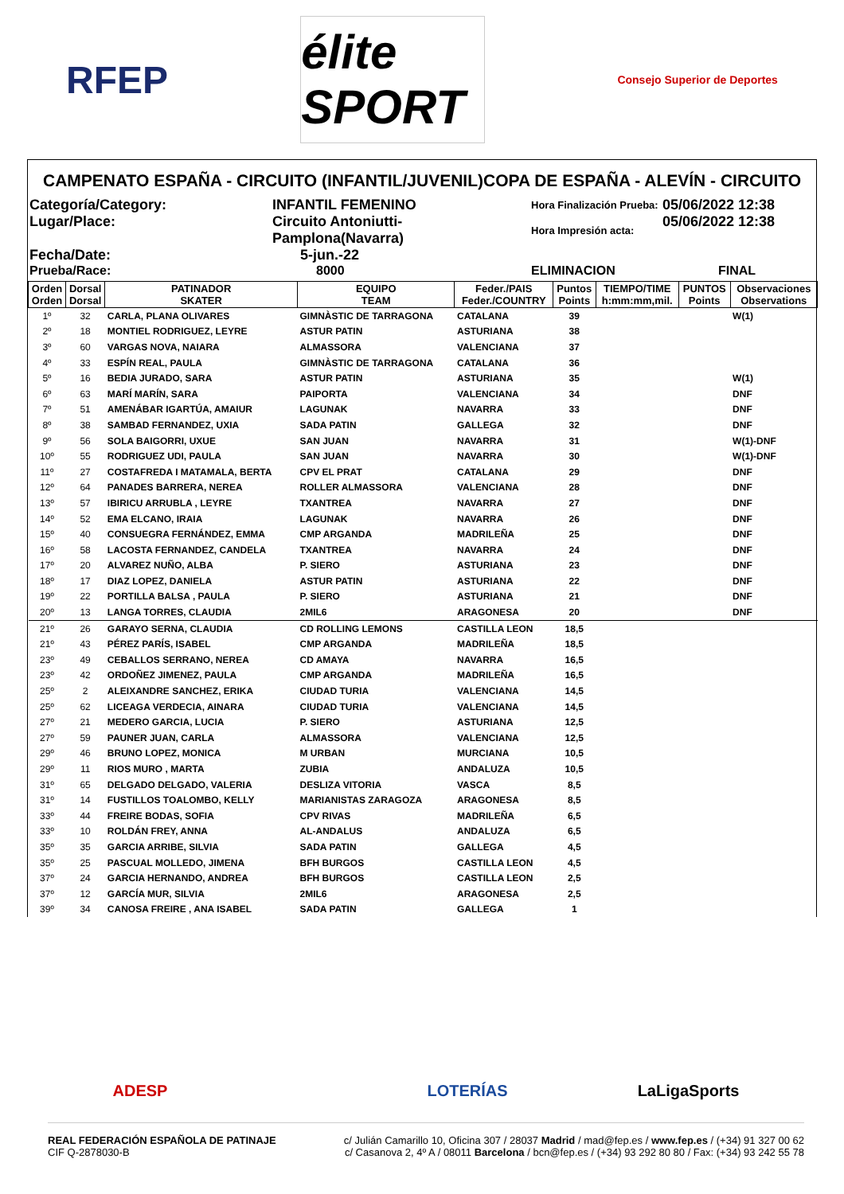RFEP
élite SPORT
Consejo Superior de Deportes
CAMPENATO ESPAÑA - CIRCUITO (INFANTIL/JUVENIL)COPA DE ESPAÑA - ALEVÍN - CIRCUITO
Categoría/Category:
INFANTIL FEMENINO
Hora Finalización Prueba:
05/06/2022 12:38
Lugar/Place:
Circuito Antoniutti-Pamplona(Navarra)
Hora Impresión acta:
05/06/2022 12:38
Fecha/Date:
5-jun.-22
Prueba/Race:
8000
ELIMINACION
FINAL
| Orden Orden | Dorsal Dorsal | PATINADOR SKATER | EQUIPO TEAM | Feder./PAIS Feder./COUNTRY | Puntos Points | TIEMPO/TIME h:mm:mm,mil. | PUNTOS Points | Observaciones Observations |
| --- | --- | --- | --- | --- | --- | --- | --- | --- |
| 1º | 32 | CARLA, PLANA OLIVARES | GIMNÀSTIC DE TARRAGONA | CATALANA | 39 | | | W(1) |
| 2º | 18 | MONTIEL RODRIGUEZ, LEYRE | ASTUR PATIN | ASTURIANA | 38 | | | |
| 3º | 60 | VARGAS NOVA, NAIARA | ALMASSORA | VALENCIANA | 37 | | | |
| 4º | 33 | ESPÍN REAL, PAULA | GIMNÀSTIC DE TARRAGONA | CATALANA | 36 | | | |
| 5º | 16 | BEDIA JURADO, SARA | ASTUR PATIN | ASTURIANA | 35 | | | W(1) |
| 6º | 63 | MARÍ MARÍN, SARA | PAIPORTA | VALENCIANA | 34 | | | DNF |
| 7º | 51 | AMENÁBAR IGARTÚA, AMAIUR | LAGUNAK | NAVARRA | 33 | | | DNF |
| 8º | 38 | SAMBAD FERNANDEZ, UXIA | SADA PATIN | GALLEGA | 32 | | | DNF |
| 9º | 56 | SOLA BAIGORRI, UXUE | SAN JUAN | NAVARRA | 31 | | | W(1)-DNF |
| 10º | 55 | RODRIGUEZ UDI, PAULA | SAN JUAN | NAVARRA | 30 | | | W(1)-DNF |
| 11º | 27 | COSTAFREDA I MATAMALA, BERTA | CPV EL PRAT | CATALANA | 29 | | | DNF |
| 12º | 64 | PANADES BARRERA, NEREA | ROLLER ALMASSORA | VALENCIANA | 28 | | | DNF |
| 13º | 57 | IBIRICU ARRUBLA , LEYRE | TXANTREA | NAVARRA | 27 | | | DNF |
| 14º | 52 | EMA ELCANO, IRAIA | LAGUNAK | NAVARRA | 26 | | | DNF |
| 15º | 40 | CONSUEGRA FERNÁNDEZ, EMMA | CMP ARGANDA | MADRILEÑA | 25 | | | DNF |
| 16º | 58 | LACOSTA FERNANDEZ, CANDELA | TXANTREA | NAVARRA | 24 | | | DNF |
| 17º | 20 | ALVAREZ NUÑO, ALBA | P. SIERO | ASTURIANA | 23 | | | DNF |
| 18º | 17 | DIAZ LOPEZ, DANIELA | ASTUR PATIN | ASTURIANA | 22 | | | DNF |
| 19º | 22 | PORTILLA BALSA , PAULA | P. SIERO | ASTURIANA | 21 | | | DNF |
| 20º | 13 | LANGA TORRES, CLAUDIA | 2MIL6 | ARAGONESA | 20 | | | DNF |
| 21º | 26 | GARAYO SERNA, CLAUDIA | CD ROLLING LEMONS | CASTILLA LEON | 18,5 | | | |
| 21º | 43 | PÉREZ PARÍS, ISABEL | CMP ARGANDA | MADRILEÑA | 18,5 | | | |
| 23º | 49 | CEBALLOS SERRANO, NEREA | CD AMAYA | NAVARRA | 16,5 | | | |
| 23º | 42 | ORDOÑEZ JIMENEZ, PAULA | CMP ARGANDA | MADRILEÑA | 16,5 | | | |
| 25º | 2 | ALEIXANDRE SANCHEZ, ERIKA | CIUDAD TURIA | VALENCIANA | 14,5 | | | |
| 25º | 62 | LICEAGA VERDECIA, AINARA | CIUDAD TURIA | VALENCIANA | 14,5 | | | |
| 27º | 21 | MEDERO GARCIA, LUCIA | P. SIERO | ASTURIANA | 12,5 | | | |
| 27º | 59 | PAUNER JUAN, CARLA | ALMASSORA | VALENCIANA | 12,5 | | | |
| 29º | 46 | BRUNO LOPEZ, MONICA | M URBAN | MURCIANA | 10,5 | | | |
| 29º | 11 | RIOS MURO , MARTA | ZUBIA | ANDALUZA | 10,5 | | | |
| 31º | 65 | DELGADO DELGADO, VALERIA | DESLIZA VITORIA | VASCA | 8,5 | | | |
| 31º | 14 | FUSTILLOS TOALOMBO, KELLY | MARIANISTAS ZARAGOZA | ARAGONESA | 8,5 | | | |
| 33º | 44 | FREIRE BODAS, SOFIA | CPV RIVAS | MADRILEÑA | 6,5 | | | |
| 33º | 10 | ROLDÁN FREY, ANNA | AL-ANDALUS | ANDALUZA | 6,5 | | | |
| 35º | 35 | GARCIA ARRIBE, SILVIA | SADA PATIN | GALLEGA | 4,5 | | | |
| 35º | 25 | PASCUAL MOLLEDO, JIMENA | BFH BURGOS | CASTILLA LEON | 4,5 | | | |
| 37º | 24 | GARCIA HERNANDO, ANDREA | BFH BURGOS | CASTILLA LEON | 2,5 | | | |
| 37º | 12 | GARCÍA MUR, SILVIA | 2MIL6 | ARAGONESA | 2,5 | | | |
| 39º | 34 | CANOSA FREIRE , ANA ISABEL | SADA PATIN | GALLEGA | 1 | | | |
ADESP LOTERÍAS LaLigaSports
REAL FEDERACIÓN ESPAÑOLA DE PATINAJE
CIF Q-2878030-B
c/ Julián Camarillo 10, Oficina 307 / 28037 Madrid / mad@fep.es / www.fep.es / (+34) 91 327 00 62
c/ Casanova 2, 4º A / 08011 Barcelona / bcn@fep.es / (+34) 93 292 80 80 / Fax: (+34) 93 242 55 78